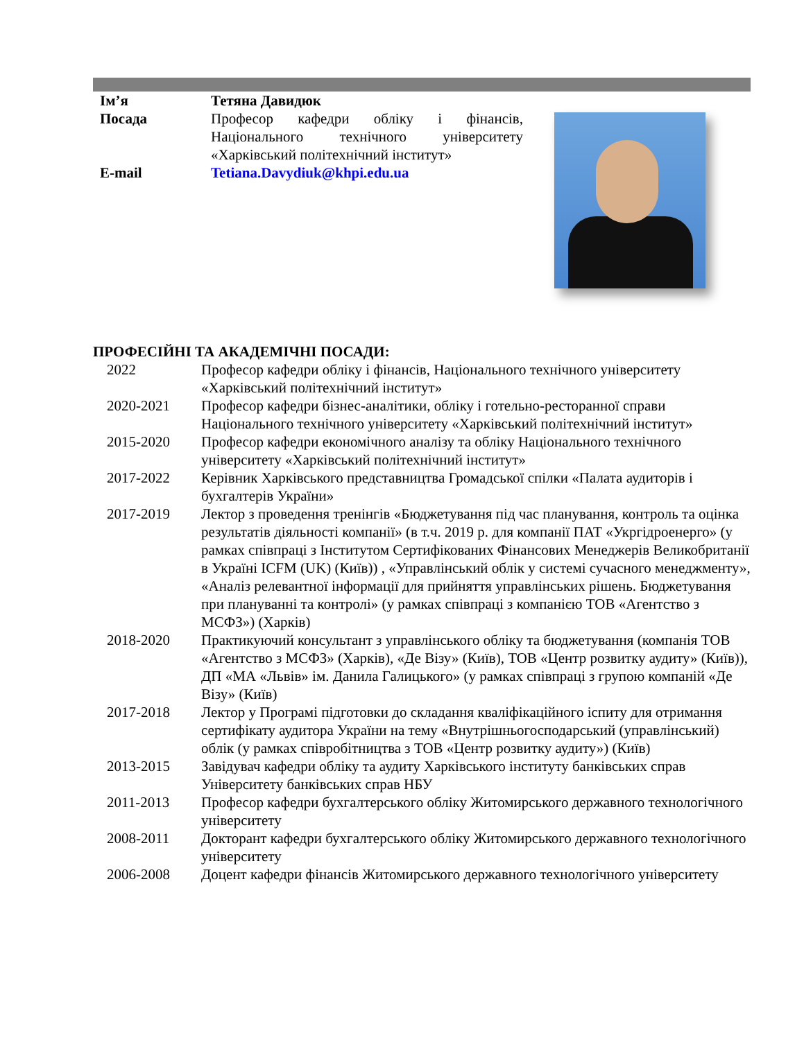| Ім’я | Тетяна Давидюк |
| Посада | Професор кафедри обліку і фінансів, Національного технічного університету «Харківський політехнічний інститут» |
| E-mail | Tetiana.Davydiuk@khpi.edu.ua |
ПРОФЕСІЙНІ ТА АКАДЕМІЧНІ ПОСАДИ:
| 2022 | Професор кафедри обліку і фінансів, Національного технічного університету «Харківський політехнічний інститут» |
| 2020-2021 | Професор кафедри бізнес-аналітики, обліку і готельно-ресторанної справи Національного технічного університету «Харківський політехнічний інститут» |
| 2015-2020 | Професор кафедри економічного аналізу та обліку Національного технічного університету «Харківський політехнічний інститут» |
| 2017-2022 | Керівник Харківського представництва Громадської спілки «Палата аудиторів і бухгалтерів України» |
| 2017-2019 | Лектор з проведення тренінгів «Бюджетування під час планування, контроль та оцінка результатів діяльності компанії» (в т.ч. 2019 р. для компанії ПАТ «Укргідроенерго» (у рамках співпраці з Інститутом Сертифікованих Фінансових Менеджерів Великобританії в Україні ICFM (UK) (Київ)) , «Управлінський облік у системі сучасного менеджменту», «Аналіз релевантної інформації для прийняття управлінських рішень. Бюджетування при плануванні та контролі» (у рамках співпраці з компанією ТОВ «Агентство з МСФЗ») (Харків) |
| 2018-2020 | Практикуючий консультант з управлінського обліку та бюджетування (компанія ТОВ «Агентство з МСФЗ» (Харків), «Де Візу» (Київ), ТОВ «Центр розвитку аудиту» (Київ)), ДП «МА «Львів» ім. Данила Галицького» (у рамках співпраці з групою компаній «Де Візу» (Київ) |
| 2017-2018 | Лектор у Програмі підготовки до складання кваліфікаційного іспиту для отримання сертифікату аудитора України на тему «Внутрішньогосподарський (управлінський) облік (у рамках співробітництва з ТОВ «Центр розвитку аудиту») (Київ) |
| 2013-2015 | Завідувач кафедри обліку та аудиту Харківського інституту банківських справ Університету банківських справ НБУ |
| 2011-2013 | Професор кафедри бухгалтерського обліку Житомирського державного технологічного університету |
| 2008-2011 | Докторант кафедри бухгалтерського обліку Житомирського державного технологічного університету |
| 2006-2008 | Доцент кафедри фінансів Житомирського державного технологічного університету |